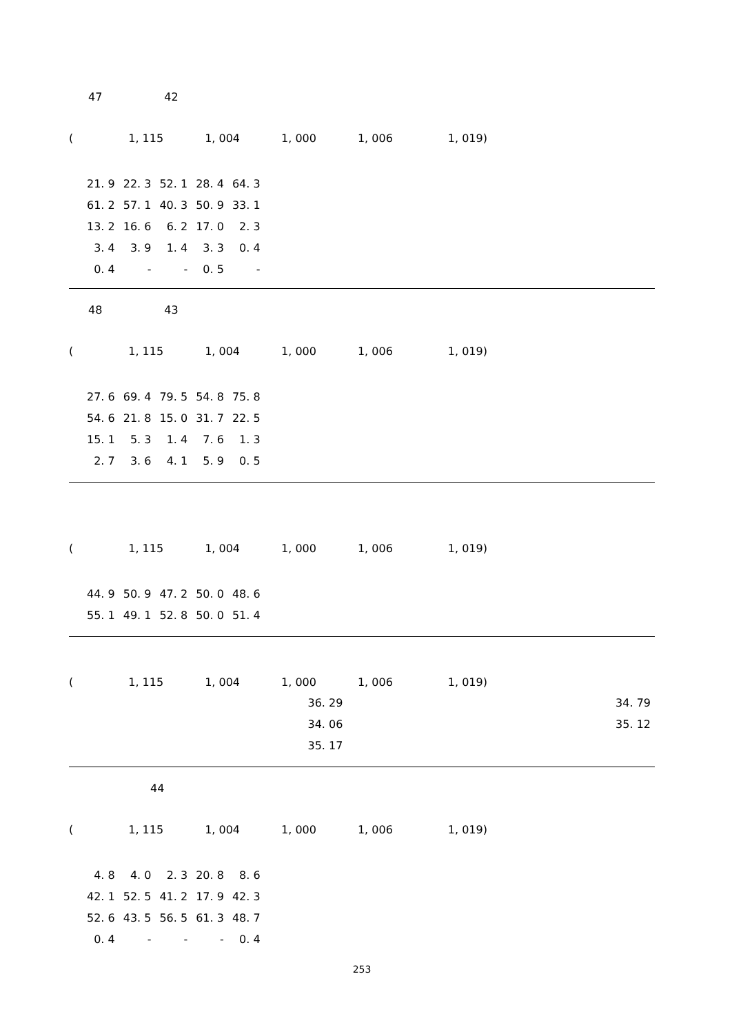47 42
(1, 115 1, 004 1, 000 1, 006 1, 019)
| 21. 9 | 22. 3 | 52. 1 | 28. 4 | 64. 3 |
| 61. 2 | 57. 1 | 40. 3 | 50. 9 | 33. 1 |
| 13. 2 | 16. 6 | 6. 2 | 17. 0 | 2. 3 |
| 3. 4 | 3. 9 | 1. 4 | 3. 3 | 0. 4 |
| 0. 4 | - | - | 0. 5 | - |
48 43
(1, 115 1, 004 1, 000 1, 006 1, 019)
| 27. 6 | 69. 4 | 79. 5 | 54. 8 | 75. 8 |
| 54. 6 | 21. 8 | 15. 0 | 31. 7 | 22. 5 |
| 15. 1 | 5. 3 | 1. 4 | 7. 6 | 1. 3 |
| 2. 7 | 3. 6 | 4. 1 | 5. 9 | 0. 5 |
(1, 115 1, 004 1, 000 1, 006 1, 019)
| 44. 9 | 50. 9 | 47. 2 | 50. 0 | 48. 6 |
| 55. 1 | 49. 1 | 52. 8 | 50. 0 | 51. 4 |
(1, 115 1, 004 1, 000 1, 006 1, 019)
| 36. 29 | 34. 79 |
| 34. 06 | 35. 12 |
| 35. 17 | |
44
(1, 115 1, 004 1, 000 1, 006 1, 019)
| 4. 8 | 4. 0 | 2. 3 | 20. 8 | 8. 6 |
| 42. 1 | 52. 5 | 41. 2 | 17. 9 | 42. 3 |
| 52. 6 | 43. 5 | 56. 5 | 61. 3 | 48. 7 |
| 0. 4 | - | - | - | 0. 4 |
253